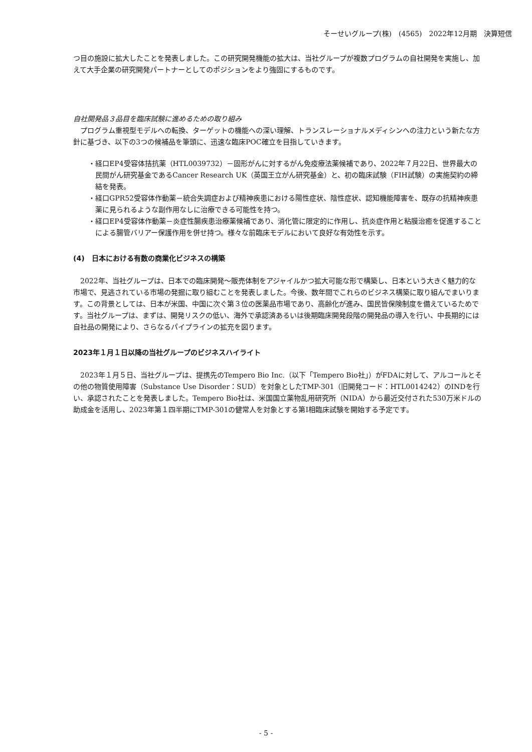そーせいグループ(株)　(4565)　2022年12月期　決算短信
つ目の施設に拡大したことを発表しました。この研究開発機能の拡大は、当社グループが複数プログラムの自社開発を実施し、加えて大手企業の研究開発パートナーとしてのポジションをより強固にするものです。
自社開発品３品目を臨床試験に進めるための取り組み
　プログラム重視型モデルへの転換、ターゲットの機能への深い理解、トランスレーショナルメディシンへの注力という新たな方針に基づき、以下の3つの候補品を筆頭に、迅速な臨床POC確立を目指していきます。
・経口EP4受容体拮抗薬（HTL0039732）－固形がんに対するがん免疫療法薬候補であり、2022年７月22日、世界最大の民間がん研究基金であるCancer Research UK（英国王立がん研究基金）と、初の臨床試験（FIH試験）の実施契約の締結を発表。
・経口GPR52受容体作動薬－統合失調症および精神疾患における陽性症状、陰性症状、認知機能障害を、既存の抗精神疾患薬に見られるような副作用なしに治療できる可能性を持つ。
・経口EP4受容体作動薬－炎症性腸疾患治療薬候補であり、消化管に限定的に作用し、抗炎症作用と粘膜治癒を促進することによる腸管バリアー保護作用を併せ持つ。様々な前臨床モデルにおいて良好な有効性を示す。
(4)　日本における有数の商業化ビジネスの構築
　2022年、当社グループは、日本での臨床開発～販売体制をアジャイルかつ拡大可能な形で構築し、日本という大きく魅力的な市場で、見逃されている市場の発掘に取り組むことを発表しました。今後、数年間でこれらのビジネス構築に取り組んでまいります。この背景としては、日本が米国、中国に次ぐ第３位の医薬品市場であり、高齢化が進み、国民皆保険制度を備えているためです。当社グループは、まずは、開発リスクの低い、海外で承認済あるいは後期臨床開発段階の開発品の導入を行い、中長期的には自社品の開発により、さらなるパイプラインの拡充を図ります。
2023年１月１日以降の当社グループのビジネスハイライト
　2023年１月５日、当社グループは、提携先のTempero Bio Inc.（以下「Tempero Bio社」）がFDAに対して、アルコールとその他の物質使用障害（Substance Use Disorder：SUD）を対象としたTMP-301（旧開発コード：HTL0014242）のINDを行い、承認されたことを発表しました。Tempero Bio社は、米国国立薬物乱用研究所（NIDA）から最近交付された530万米ドルの助成金を活用し、2023年第１四半期にTMP-301の健常人を対象とする第Ⅰ相臨床試験を開始する予定です。
- 5 -